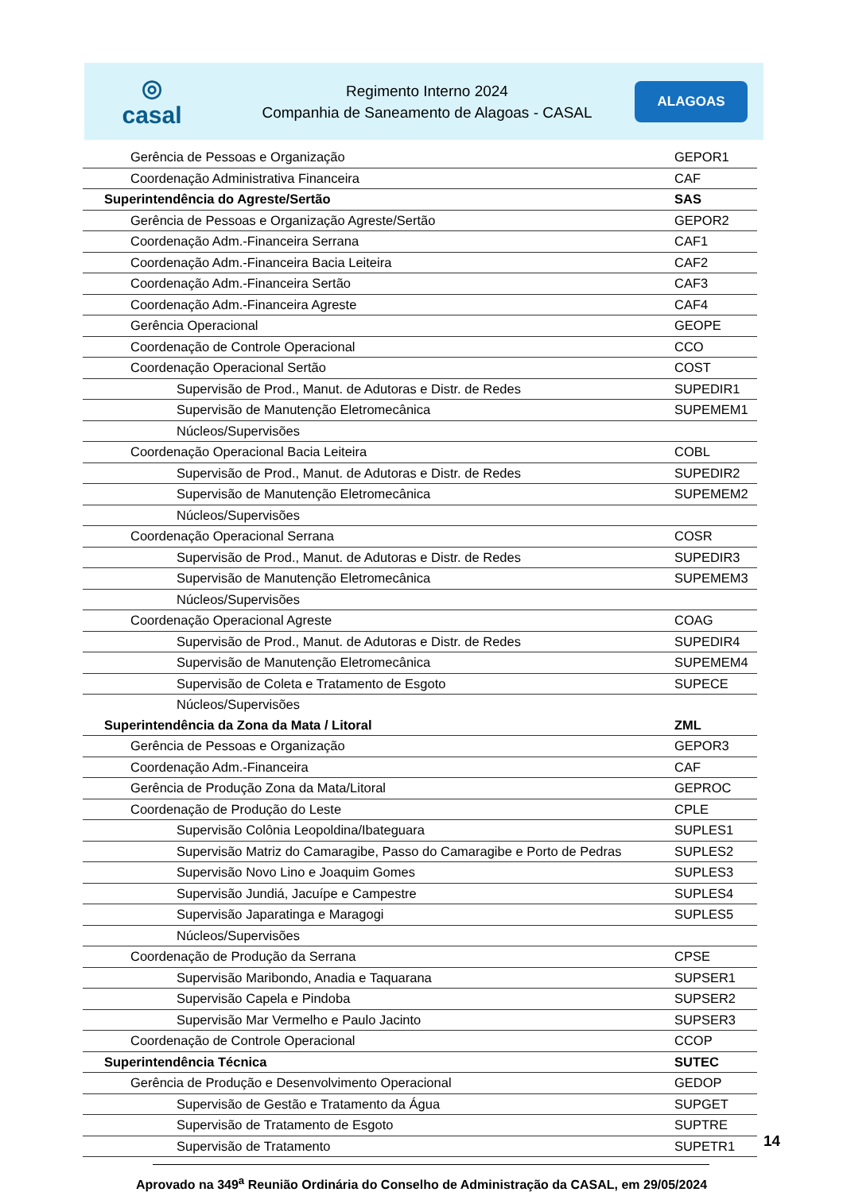◎
casal
Regimento Interno 2024
Companhia de Saneamento de Alagoas - CASAL
ALAGOAS
| Gerência de Pessoas e Organização | GEPOR1 |
| Coordenação Administrativa Financeira | CAF |
| Superintendência do Agreste/Sertão | SAS |
| Gerência de Pessoas e Organização Agreste/Sertão | GEPOR2 |
| Coordenação Adm.-Financeira Serrana | CAF1 |
| Coordenação Adm.-Financeira Bacia Leiteira | CAF2 |
| Coordenação Adm.-Financeira Sertão | CAF3 |
| Coordenação Adm.-Financeira Agreste | CAF4 |
| Gerência Operacional | GEOPE |
| Coordenação de Controle Operacional | CCO |
| Coordenação Operacional Sertão | COST |
| Supervisão de Prod., Manut. de Adutoras e Distr. de Redes | SUPEDIR1 |
| Supervisão de Manutenção Eletromecânica | SUPEMEM1 |
| Núcleos/Supervisões | |
| Coordenação Operacional Bacia Leiteira | COBL |
| Supervisão de Prod., Manut. de Adutoras e Distr. de Redes | SUPEDIR2 |
| Supervisão de Manutenção Eletromecânica | SUPEMEM2 |
| Núcleos/Supervisões | |
| Coordenação Operacional Serrana | COSR |
| Supervisão de Prod., Manut. de Adutoras e Distr. de Redes | SUPEDIR3 |
| Supervisão de Manutenção Eletromecânica | SUPEMEM3 |
| Núcleos/Supervisões | |
| Coordenação Operacional Agreste | COAG |
| Supervisão de Prod., Manut. de Adutoras e Distr. de Redes | SUPEDIR4 |
| Supervisão de Manutenção Eletromecânica | SUPEMEM4 |
| Supervisão de Coleta e Tratamento de Esgoto | SUPECE |
| Núcleos/Supervisões | |
| Superintendência da Zona da Mata / Litoral | ZML |
| Gerência de Pessoas e Organização | GEPOR3 |
| Coordenação Adm.-Financeira | CAF |
| Gerência de Produção Zona da Mata/Litoral | GEPROC |
| Coordenação de Produção do Leste | CPLE |
| Supervisão Colônia Leopoldina/Ibateguara | SUPLES1 |
| Supervisão Matriz do Camaragibe, Passo do Camaragibe e Porto de Pedras | SUPLES2 |
| Supervisão Novo Lino e Joaquim Gomes | SUPLES3 |
| Supervisão Jundiá, Jacuípe e Campestre | SUPLES4 |
| Supervisão Japaratinga e Maragogi | SUPLES5 |
| Núcleos/Supervisões | |
| Coordenação de Produção da Serrana | CPSE |
| Supervisão Maribondo, Anadia e Taquarana | SUPSER1 |
| Supervisão Capela e Pindoba | SUPSER2 |
| Supervisão Mar Vermelho e Paulo Jacinto | SUPSER3 |
| Coordenação de Controle Operacional | CCOP |
| Superintendência Técnica | SUTEC |
| Gerência de Produção e Desenvolvimento Operacional | GEDOP |
| Supervisão de Gestão e Tratamento da Água | SUPGET |
| Supervisão de Tratamento de Esgoto | SUPTRE |
| Supervisão de Tratamento | SUPETR1 |
14
Aprovado na 349<sup>a</sup> Reunião Ordinária do Conselho de Administração da CASAL, em 29/05/2024